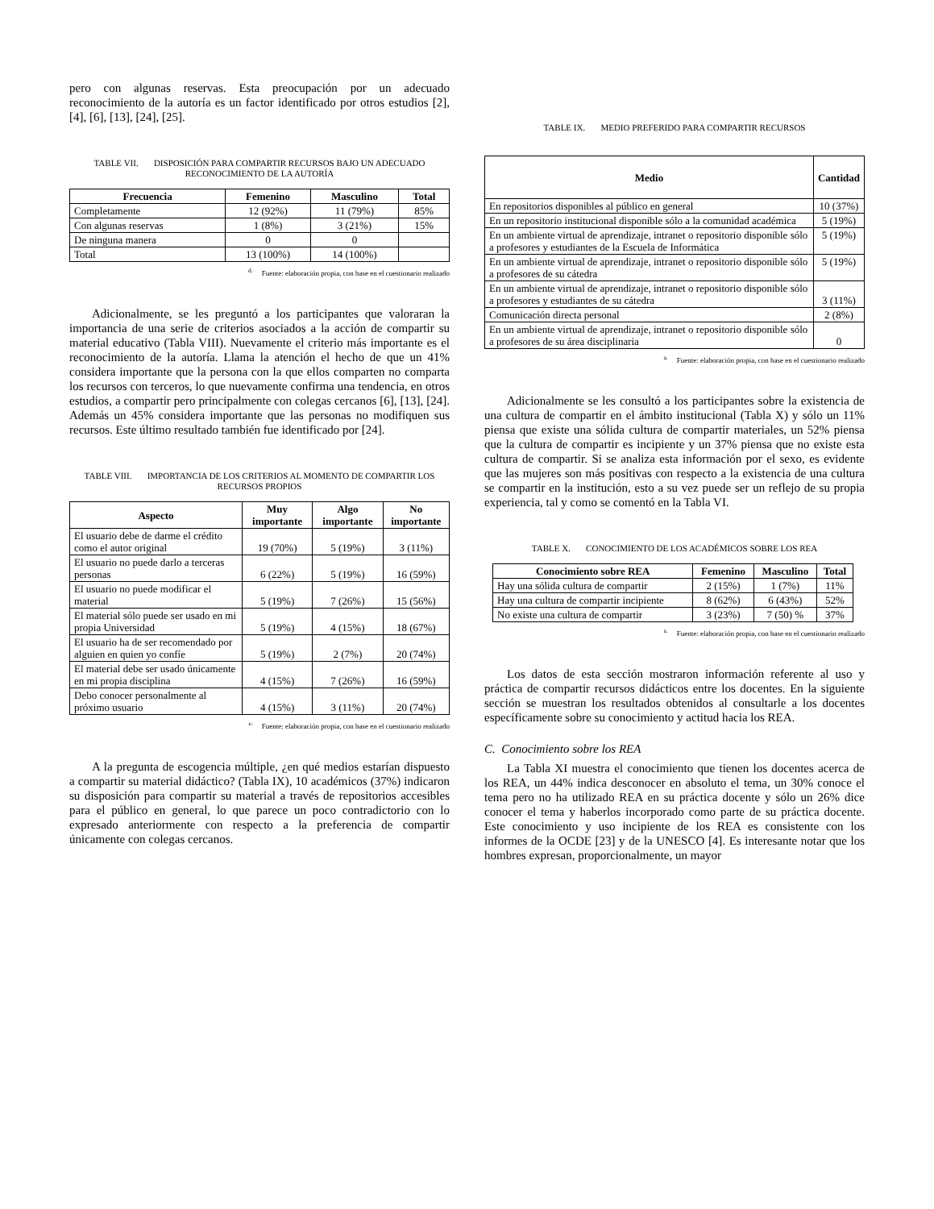pero con algunas reservas. Esta preocupación por un adecuado reconocimiento de la autoría es un factor identificado por otros estudios [2], [4], [6], [13], [24], [25].
TABLE VII. DISPOSICIÓN PARA COMPARTIR RECURSOS BAJO UN ADECUADO RECONOCIMIENTO DE LA AUTORÍA
| Frecuencia | Femenino | Masculino | Total |
| --- | --- | --- | --- |
| Completamente | 12 (92%) | 11 (79%) | 85% |
| Con algunas reservas | 1 (8%) | 3 (21%) | 15% |
| De ninguna manera | 0 | 0 | |
| Total | 13 (100%) | 14 (100%) | |
<sup>d.</sup> Fuente: elaboración propia, con base en el cuestionario realizado
Adicionalmente, se les preguntó a los participantes que valoraran la importancia de una serie de criterios asociados a la acción de compartir su material educativo (Tabla VIII). Nuevamente el criterio más importante es el reconocimiento de la autoría. Llama la atención el hecho de que un 41% considera importante que la persona con la que ellos comparten no comparta los recursos con terceros, lo que nuevamente confirma una tendencia, en otros estudios, a compartir pero principalmente con colegas cercanos [6], [13], [24]. Además un 45% considera importante que las personas no modifiquen sus recursos. Este último resultado también fue identificado por [24].
TABLE VIII. IMPORTANCIA DE LOS CRITERIOS AL MOMENTO DE COMPARTIR LOS RECURSOS PROPIOS
| Aspecto | Muy importante | Algo importante | No importante |
| --- | --- | --- | --- |
| El usuario debe de darme el crédito como el autor original | 19 (70%) | 5 (19%) | 3 (11%) |
| El usuario no puede darlo a terceras personas | 6 (22%) | 5 (19%) | 16 (59%) |
| El usuario no puede modificar el material | 5 (19%) | 7 (26%) | 15 (56%) |
| El material sólo puede ser usado en mi propia Universidad | 5 (19%) | 4 (15%) | 18 (67%) |
| El usuario ha de ser recomendado por alguien en quien yo confíe | 5 (19%) | 2 (7%) | 20 (74%) |
| El material debe ser usado únicamente en mi propia disciplina | 4 (15%) | 7 (26%) | 16 (59%) |
| Debo conocer personalmente al próximo usuario | 4 (15%) | 3 (11%) | 20 (74%) |
<sup>e.</sup> Fuente: elaboración propia, con base en el cuestionario realizado
A la pregunta de escogencia múltiple, ¿en qué medios estarían dispuesto a compartir su material didáctico? (Tabla IX), 10 académicos (37%) indicaron su disposición para compartir su material a través de repositorios accesibles para el público en general, lo que parece un poco contradictorio con lo expresado anteriormente con respecto a la preferencia de compartir únicamente con colegas cercanos.
TABLE IX. MEDIO PREFERIDO PARA COMPARTIR RECURSOS
| Medio | Cantidad |
| --- | --- |
| En repositorios disponibles al público en general | 10 (37%) |
| En un repositorio institucional disponible sólo a la comunidad académica | 5 (19%) |
| En un ambiente virtual de aprendizaje, intranet o repositorio disponible sólo a profesores y estudiantes de la Escuela de Informática | 5 (19%) |
| En un ambiente virtual de aprendizaje, intranet o repositorio disponible sólo a profesores de su cátedra | 5 (19%) |
| En un ambiente virtual de aprendizaje, intranet o repositorio disponible sólo a profesores y estudiantes de su cátedra | 3 (11%) |
| Comunicación directa personal | 2 (8%) |
| En un ambiente virtual de aprendizaje, intranet o repositorio disponible sólo a profesores de su área disciplinaria | 0 |
<sup>a.</sup> Fuente: elaboración propia, con base en el cuestionario realizado
Adicionalmente se les consultó a los participantes sobre la existencia de una cultura de compartir en el ámbito institucional (Tabla X) y sólo un 11% piensa que existe una sólida cultura de compartir materiales, un 52% piensa que la cultura de compartir es incipiente y un 37% piensa que no existe esta cultura de compartir. Si se analiza esta información por el sexo, es evidente que las mujeres son más positivas con respecto a la existencia de una cultura se compartir en la institución, esto a su vez puede ser un reflejo de su propia experiencia, tal y como se comentó en la Tabla VI.
TABLE X. CONOCIMIENTO DE LOS ACADÉMICOS SOBRE LOS REA
| Conocimiento sobre REA | Femenino | Masculino | Total |
| --- | --- | --- | --- |
| Hay una sólida cultura de compartir | 2 (15%) | 1 (7%) | 11% |
| Hay una cultura de compartir incipiente | 8 (62%) | 6 (43%) | 52% |
| No existe una cultura de compartir | 3 (23%) | 7 (50) % | 37% |
<sup>a.</sup> Fuente: elaboración propia, con base en el cuestionario realizado
Los datos de esta sección mostraron información referente al uso y práctica de compartir recursos didácticos entre los docentes. En la siguiente sección se muestran los resultados obtenidos al consultarle a los docentes específicamente sobre su conocimiento y actitud hacia los REA.
C. Conocimiento sobre los REA
La Tabla XI muestra el conocimiento que tienen los docentes acerca de los REA, un 44% indica desconocer en absoluto el tema, un 30% conoce el tema pero no ha utilizado REA en su práctica docente y sólo un 26% dice conocer el tema y haberlos incorporado como parte de su práctica docente. Este conocimiento y uso incipiente de los REA es consistente con los informes de la OCDE [23] y de la UNESCO [4]. Es interesante notar que los hombres expresan, proporcionalmente, un mayor